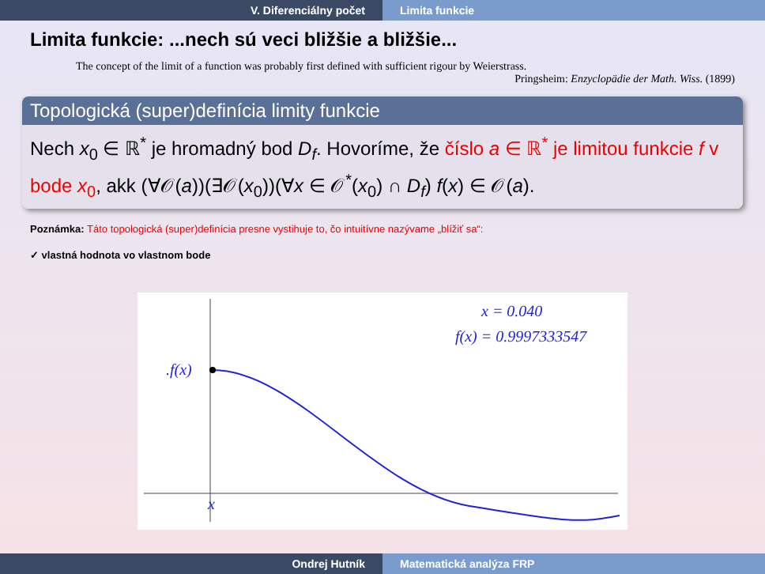V. Diferenciálny počet Limita funkcie
Limita funkcie: ...nech sú veci bližšie a bližšie...
The concept of the limit of a function was probably first defined with sufficient rigour by Weierstrass.
Pringsheim: Enzyclopädie der Math. Wiss. (1899)
Topologická (super)definícia limity funkcie
Nech x<sub>0</sub> ∈ ℝ<sup>*</sup> je hromadný bod D<sub>f</sub>. Hovoríme, že číslo a ∈ ℝ<sup>*</sup> je limitou funkcie f v bode x<sub>0</sub>, akk (∀𝒪(a))(∃𝒪(x<sub>0</sub>))(∀x ∈ 𝒪<sup>*</sup>(x<sub>0</sub>) ∩ D<sub>f</sub>) f(x) ∈ 𝒪(a).
Poznámka: Táto topologická (super)definícia presne vystihuje to, čo intuitívne nazývame „blížiť sa“:
✓ vlastná hodnota vo vlastnom bode
.f(x)
x
x = 0.040
f(x) = 0.9997333547
Ondrej Hutník Matematická analýza FRP